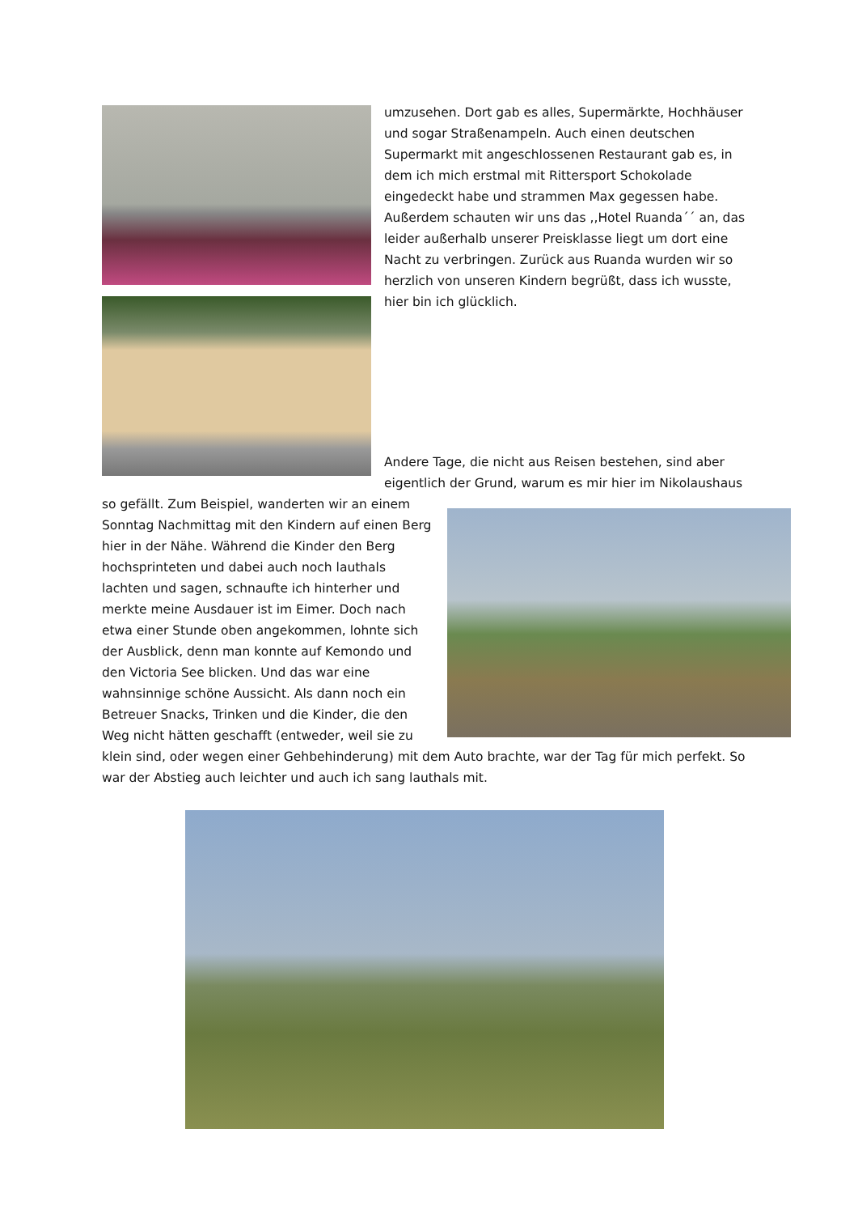umzusehen. Dort gab es alles, Supermärkte, Hochhäuser und sogar Straßenampeln. Auch einen deutschen Supermarkt mit angeschlossenen Restaurant gab es, in dem ich mich erstmal mit Rittersport Schokolade eingedeckt habe und strammen Max gegessen habe. Außerdem schauten wir uns das ,,Hotel Ruanda´´ an, das leider außerhalb unserer Preisklasse liegt um dort eine Nacht zu verbringen. Zurück aus Ruanda wurden wir so herzlich von unseren Kindern begrüßt, dass ich wusste, hier bin ich glücklich.
Andere Tage, die nicht aus Reisen bestehen, sind aber eigentlich der Grund, warum es mir hier im Nikolaushaus
so gefällt. Zum Beispiel, wanderten wir an einem Sonntag Nachmittag mit den Kindern auf einen Berg hier in der Nähe. Während die Kinder den Berg hochsprinteten und dabei auch noch lauthals lachten und sagen, schnaufte ich hinterher und merkte meine Ausdauer ist im Eimer. Doch nach etwa einer Stunde oben angekommen, lohnte sich der Ausblick, denn man konnte auf Kemondo und den Victoria See blicken. Und das war eine wahnsinnige schöne Aussicht. Als dann noch ein Betreuer Snacks, Trinken und die Kinder, die den Weg nicht hätten geschafft (entweder, weil sie zu
klein sind, oder wegen einer Gehbehinderung) mit dem Auto brachte, war der Tag für mich perfekt. So war der Abstieg auch leichter und auch ich sang lauthals mit.